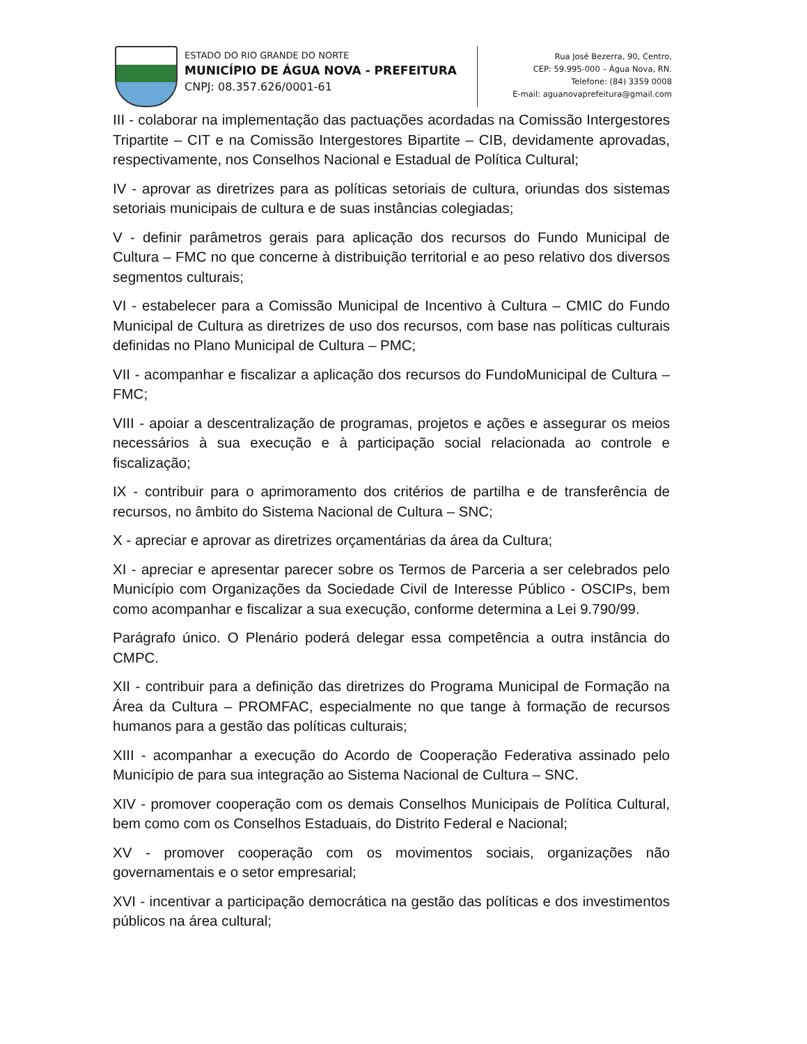ESTADO DO RIO GRANDE DO NORTE
MUNICÍPIO DE ÁGUA NOVA - PREFEITURA
CNPJ: 08.357.626/0001-61
Rua José Bezerra, 90, Centro,
CEP: 59.995-000 – Água Nova, RN.
Telefone: (84) 3359 0008
E-mail: aguanovaprefeitura@gmail.com
III - colaborar na implementação das pactuações acordadas na Comissão Intergestores Tripartite – CIT e na Comissão Intergestores Bipartite – CIB, devidamente aprovadas, respectivamente, nos Conselhos Nacional e Estadual de Política Cultural;
IV - aprovar as diretrizes para as políticas setoriais de cultura, oriundas dos sistemas setoriais municipais de cultura e de suas instâncias colegiadas;
V - definir parâmetros gerais para aplicação dos recursos do Fundo Municipal de Cultura – FMC no que concerne à distribuição territorial e ao peso relativo dos diversos segmentos culturais;
VI - estabelecer para a Comissão Municipal de Incentivo à Cultura – CMIC do Fundo Municipal de Cultura as diretrizes de uso dos recursos, com base nas políticas culturais definidas no Plano Municipal de Cultura – PMC;
VII - acompanhar e fiscalizar a aplicação dos recursos do FundoMunicipal de Cultura – FMC;
VIII - apoiar a descentralização de programas, projetos e ações e assegurar os meios necessários à sua execução e à participação social relacionada ao controle e fiscalização;
IX - contribuir para o aprimoramento dos critérios de partilha e de transferência de recursos, no âmbito do Sistema Nacional de Cultura – SNC;
X - apreciar e aprovar as diretrizes orçamentárias da área da Cultura;
XI - apreciar e apresentar parecer sobre os Termos de Parceria a ser celebrados pelo Município com Organizações da Sociedade Civil de Interesse Público - OSCIPs, bem como acompanhar e fiscalizar a sua execução, conforme determina a Lei 9.790/99.
Parágrafo único. O Plenário poderá delegar essa competência a outra instância do CMPC.
XII - contribuir para a definição das diretrizes do Programa Municipal de Formação na Área da Cultura – PROMFAC, especialmente no que tange à formação de recursos humanos para a gestão das políticas culturais;
XIII - acompanhar a execução do Acordo de Cooperação Federativa assinado pelo Município de para sua integração ao Sistema Nacional de Cultura – SNC.
XIV - promover cooperação com os demais Conselhos Municipais de Política Cultural, bem como com os Conselhos Estaduais, do Distrito Federal e Nacional;
XV - promover cooperação com os movimentos sociais, organizações não governamentais e o setor empresarial;
XVI - incentivar a participação democrática na gestão das políticas e dos investimentos públicos na área cultural;